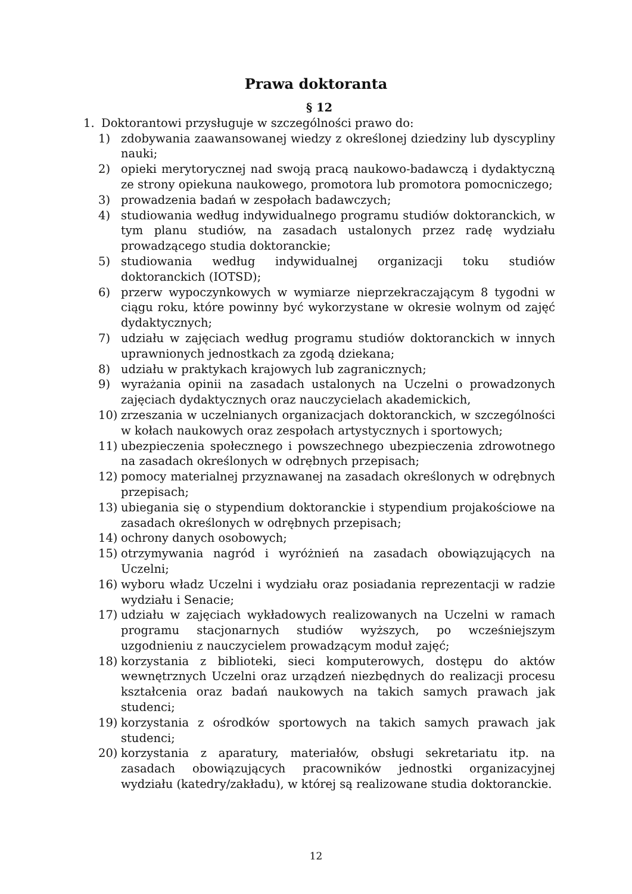Prawa doktoranta
§ 12
1. Doktorantowi przysługuje w szczególności prawo do:
1) zdobywania zaawansowanej wiedzy z określonej dziedziny lub dyscypliny nauki;
2) opieki merytorycznej nad swoją pracą naukowo-badawczą i dydaktyczną ze strony opiekuna naukowego, promotora lub promotora pomocniczego;
3) prowadzenia badań w zespołach badawczych;
4) studiowania według indywidualnego programu studiów doktoranckich, w tym planu studiów, na zasadach ustalonych przez radę wydziału prowadzącego studia doktoranckie;
5) studiowania według indywidualnej organizacji toku studiów doktoranckich (IOTSD);
6) przerw wypoczynkowych w wymiarze nieprzekraczającym 8 tygodni w ciągu roku, które powinny być wykorzystane w okresie wolnym od zajęć dydaktycznych;
7) udziału w zajęciach według programu studiów doktoranckich w innych uprawnionych jednostkach za zgodą dziekana;
8) udziału w praktykach krajowych lub zagranicznych;
9) wyrażania opinii na zasadach ustalonych na Uczelni o prowadzonych zajęciach dydaktycznych oraz nauczycielach akademickich,
10) zrzeszania w uczelnianych organizacjach doktoranckich, w szczególności w kołach naukowych oraz zespołach artystycznych i sportowych;
11) ubezpieczenia społecznego i powszechnego ubezpieczenia zdrowotnego na zasadach określonych w odrębnych przepisach;
12) pomocy materialnej przyznawanej na zasadach określonych w odrębnych przepisach;
13) ubiegania się o stypendium doktoranckie i stypendium projakościowe na zasadach określonych w odrębnych przepisach;
14) ochrony danych osobowych;
15) otrzymywania nagród i wyróżnień na zasadach obowiązujących na Uczelni;
16) wyboru władz Uczelni i wydziału oraz posiadania reprezentacji w radzie wydziału i Senacie;
17) udziału w zajęciach wykładowych realizowanych na Uczelni w ramach programu stacjonarnych studiów wyższych, po wcześniejszym uzgodnieniu z nauczycielem prowadzącym moduł zajęć;
18) korzystania z biblioteki, sieci komputerowych, dostępu do aktów wewnętrznych Uczelni oraz urządzeń niezbędnych do realizacji procesu kształcenia oraz badań naukowych na takich samych prawach jak studenci;
19) korzystania z ośrodków sportowych na takich samych prawach jak studenci;
20) korzystania z aparatury, materiałów, obsługi sekretariatu itp. na zasadach obowiązujących pracowników jednostki organizacyjnej wydziału (katedry/zakładu), w której są realizowane studia doktoranckie.
12